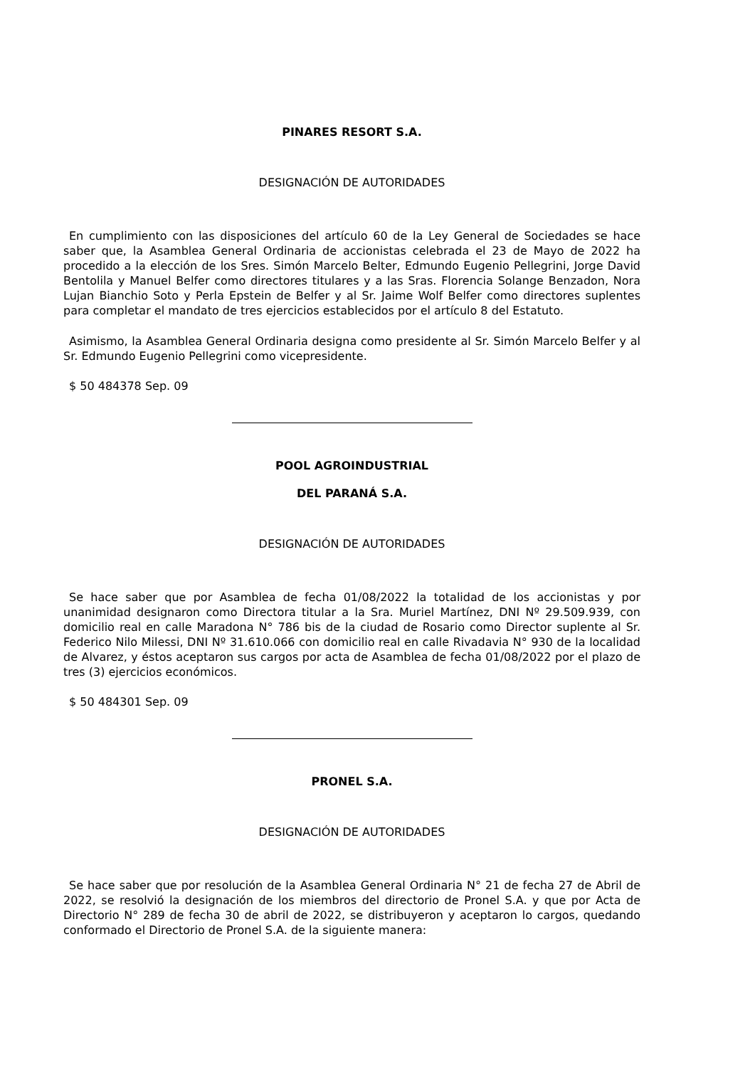PINARES RESORT S.A.
DESIGNACIÓN DE AUTORIDADES
En cumplimiento con las disposiciones del artículo 60 de la Ley General de Sociedades se hace saber que, la Asamblea General Ordinaria de accionistas celebrada el 23 de Mayo de 2022 ha procedido a la elección de los Sres. Simón Marcelo Belter, Edmundo Eugenio Pellegrini, Jorge David Bentolila y Manuel Belfer como directores titulares y a las Sras. Florencia Solange Benzadon, Nora Lujan Bianchio Soto y Perla Epstein de Belfer y al Sr. Jaime Wolf Belfer como directores suplentes para completar el mandato de tres ejercicios establecidos por el artículo 8 del Estatuto.
Asimismo, la Asamblea General Ordinaria designa como presidente al Sr. Simón Marcelo Belfer y al Sr. Edmundo Eugenio Pellegrini como vicepresidente.
$ 50 484378 Sep. 09
POOL AGROINDUSTRIAL
DEL PARANÁ S.A.
DESIGNACIÓN DE AUTORIDADES
Se hace saber que por Asamblea de fecha 01/08/2022 la totalidad de los accionistas y por unanimidad designaron como Directora titular a la Sra. Muriel Martínez, DNI Nº 29.509.939, con domicilio real en calle Maradona N° 786 bis de la ciudad de Rosario como Director suplente al Sr. Federico Nilo Milessi, DNI Nº 31.610.066 con domicilio real en calle Rivadavia N° 930 de la localidad de Alvarez, y éstos aceptaron sus cargos por acta de Asamblea de fecha 01/08/2022 por el plazo de tres (3) ejercicios económicos.
$ 50 484301 Sep. 09
PRONEL S.A.
DESIGNACIÓN DE AUTORIDADES
Se hace saber que por resolución de la Asamblea General Ordinaria N° 21 de fecha 27 de Abril de 2022, se resolvió la designación de los miembros del directorio de Pronel S.A. y que por Acta de Directorio N° 289 de fecha 30 de abril de 2022, se distribuyeron y aceptaron lo cargos, quedando conformado el Directorio de Pronel S.A. de la siguiente manera: